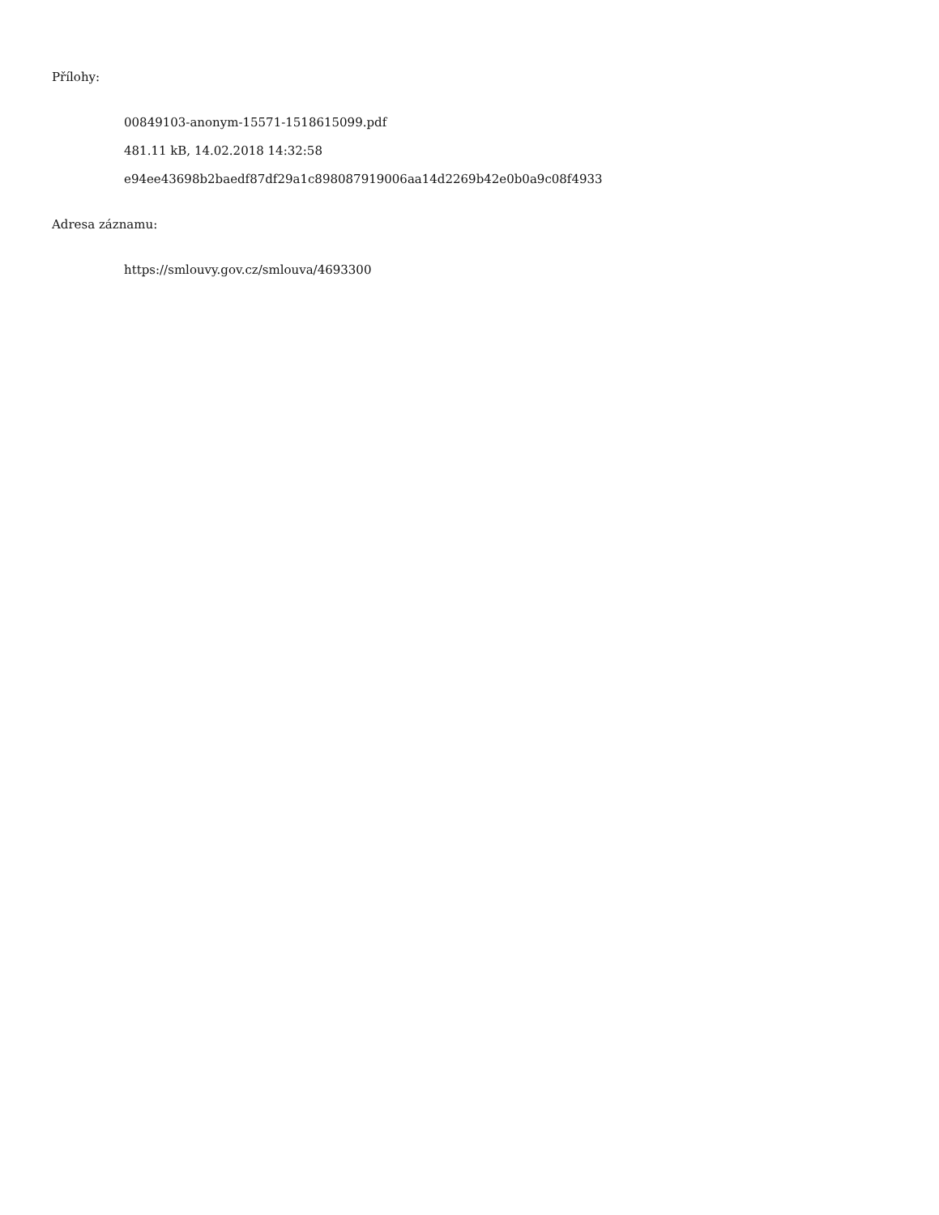Přílohy:
00849103-anonym-15571-1518615099.pdf
481.11 kB, 14.02.2018 14:32:58
e94ee43698b2baedf87df29a1c898087919006aa14d2269b42e0b0a9c08f4933
Adresa záznamu:
https://smlouvy.gov.cz/smlouva/4693300